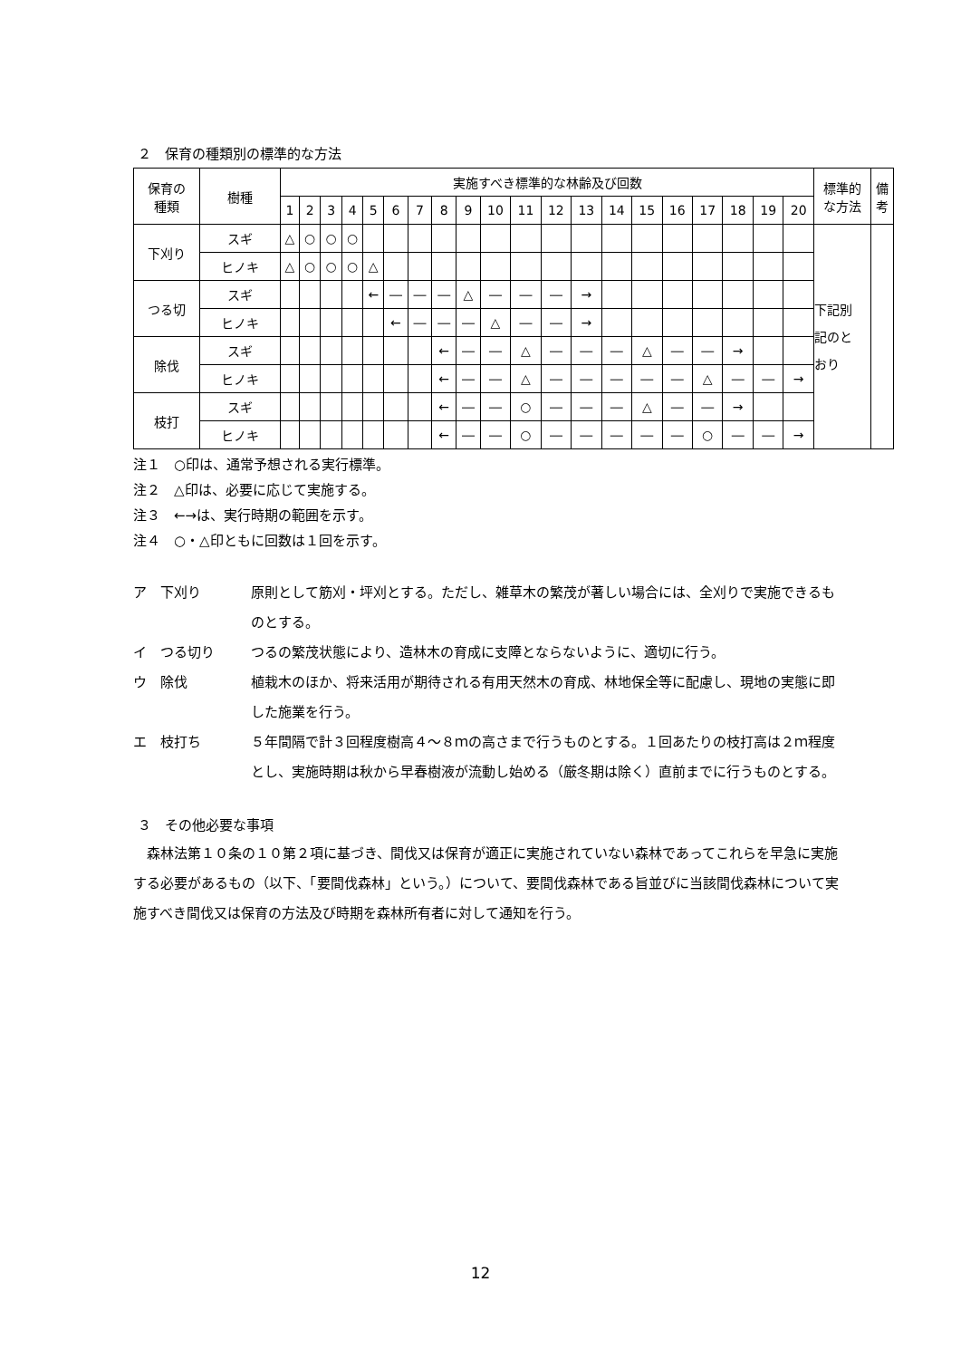２　保育の種類別の標準的な方法
| 保育の 種類 | 樹種 | 実施すべき標準的な林齢及び回数 | | | | | | | | | | | | | | | | | | | | 標準的 な方法 | 備 考 |
| --- | --- | --- | --- | --- | --- | --- | --- | --- | --- | --- | --- | --- | --- | --- | --- | --- | --- | --- | --- | --- | --- | --- | --- |
| | | 1 | 2 | 3 | 4 | 5 | 6 | 7 | 8 | 9 | 10 | 11 | 12 | 13 | 14 | 15 | 16 | 17 | 18 | 19 | 20 | | |
| 下刈り | スギ | △ | ○ | ○ | ○ | | | | | | | | | | | | | | | | | 下記別 記のと おり | |
| | ヒノキ | △ | ○ | ○ | ○ | △ | | | | | | | | | | | | | | | | | |
| つる切 | スギ | | | | | ← | ― | ― | ― | △ | ― | ― | ― | → | | | | | | | | | |
| | ヒノキ | | | | | | ← | ― | ― | ― | △ | ― | ― | → | | | | | | | | | |
| 除伐 | スギ | | | | | | | | ← | ― | ― | △ | ― | ― | ― | △ | ― | ― | → | | | | |
| | ヒノキ | | | | | | | | ← | ― | ― | △ | ― | ― | ― | ― | ― | △ | ― | ― | → | | |
| 枝打 | スギ | | | | | | | | ← | ― | ― | ○ | ― | ― | ― | △ | ― | ― | → | | | | |
| | ヒノキ | | | | | | | | ← | ― | ― | ○ | ― | ― | ― | ― | ― | ○ | ― | ― | → | | |
注１　○印は、通常予想される実行標準。
注２　△印は、必要に応じて実施する。
注３　←→は、実行時期の範囲を示す。
注４　○・△印ともに回数は１回を示す。
ア　下刈り 原則として筋刈・坪刈とする。ただし、雑草木の繁茂が著しい場合には、全刈りで実施できるものとする。
イ　つる切り つるの繁茂状態により、造林木の育成に支障とならないように、適切に行う。
ウ　除伐 植栽木のほか、将来活用が期待される有用天然木の育成、林地保全等に配慮し、現地の実態に即した施業を行う。
エ　枝打ち ５年間隔で計３回程度樹高４～８ｍの高さまで行うものとする。１回あたりの枝打高は２ｍ程度とし、実施時期は秋から早春樹液が流動し始める（厳冬期は除く）直前までに行うものとする。
３　その他必要な事項
　森林法第１０条の１０第２項に基づき、間伐又は保育が適正に実施されていない森林であってこれらを早急に実施する必要があるもの（以下、「要間伐森林」という。）について、要間伐森林である旨並びに当該間伐森林について実施すべき間伐又は保育の方法及び時期を森林所有者に対して通知を行う。
12